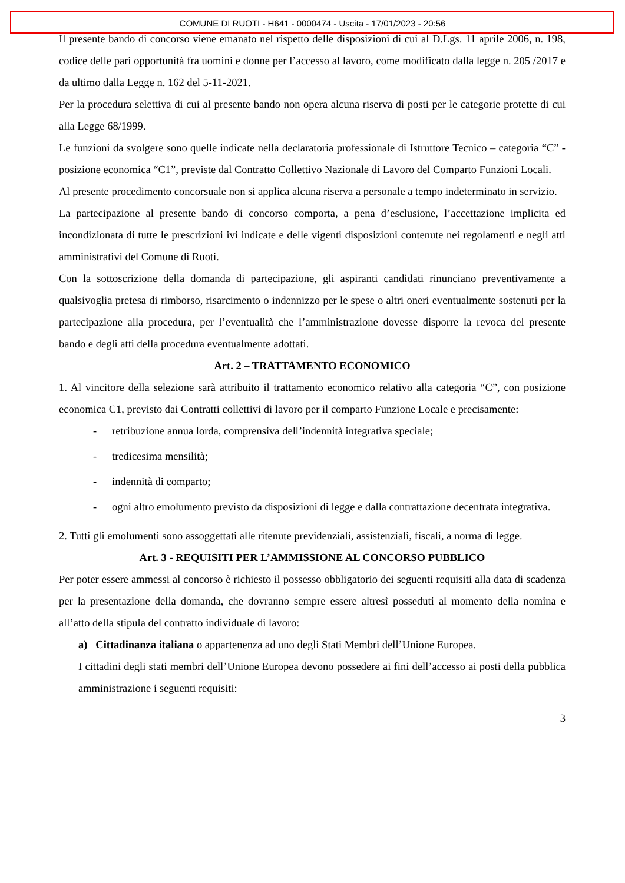COMUNE DI RUOTI - H641 - 0000474 - Uscita - 17/01/2023 - 20:56
Il presente bando di concorso viene emanato nel rispetto delle disposizioni di cui al D.Lgs. 11 aprile 2006, n. 198, codice delle pari opportunità fra uomini e donne per l’accesso al lavoro, come modificato dalla legge n. 205 /2017 e da ultimo dalla Legge n. 162 del 5-11-2021.
Per la procedura selettiva di cui al presente bando non opera alcuna riserva di posti per le categorie protette di cui alla Legge 68/1999.
Le funzioni da svolgere sono quelle indicate nella declaratoria professionale di Istruttore Tecnico – categoria “C” - posizione economica “C1”, previste dal Contratto Collettivo Nazionale di Lavoro del Comparto Funzioni Locali.
Al presente procedimento concorsuale non si applica alcuna riserva a personale a tempo indeterminato in servizio.
La partecipazione al presente bando di concorso comporta, a pena d’esclusione, l’accettazione implicita ed incondizionata di tutte le prescrizioni ivi indicate e delle vigenti disposizioni contenute nei regolamenti e negli atti amministrativi del Comune di Ruoti.
Con la sottoscrizione della domanda di partecipazione, gli aspiranti candidati rinunciano preventivamente a qualsivoglia pretesa di rimborso, risarcimento o indennizzo per le spese o altri oneri eventualmente sostenuti per la partecipazione alla procedura, per l’eventualità che l’amministrazione dovesse disporre la revoca del presente bando e degli atti della procedura eventualmente adottati.
Art. 2 – TRATTAMENTO ECONOMICO
1. Al vincitore della selezione sarà attribuito il trattamento economico relativo alla categoria “C”, con posizione economica C1, previsto dai Contratti collettivi di lavoro per il comparto Funzione Locale e precisamente:
- retribuzione annua lorda, comprensiva dell’indennità integrativa speciale;
- tredicesima mensilità;
- indennità di comparto;
- ogni altro emolumento previsto da disposizioni di legge e dalla contrattazione decentrata integrativa.
2. Tutti gli emolumenti sono assoggettati alle ritenute previdenziali, assistenziali, fiscali, a norma di legge.
Art. 3 - REQUISITI PER L’AMMISSIONE AL CONCORSO PUBBLICO
Per poter essere ammessi al concorso è richiesto il possesso obbligatorio dei seguenti requisiti alla data di scadenza per la presentazione della domanda, che dovranno sempre essere altresì posseduti al momento della nomina e all’atto della stipula del contratto individuale di lavoro:
a) Cittadinanza italiana o appartenenza ad uno degli Stati Membri dell’Unione Europea.
I cittadini degli stati membri dell’Unione Europea devono possedere ai fini dell’accesso ai posti della pubblica amministrazione i seguenti requisiti:
3